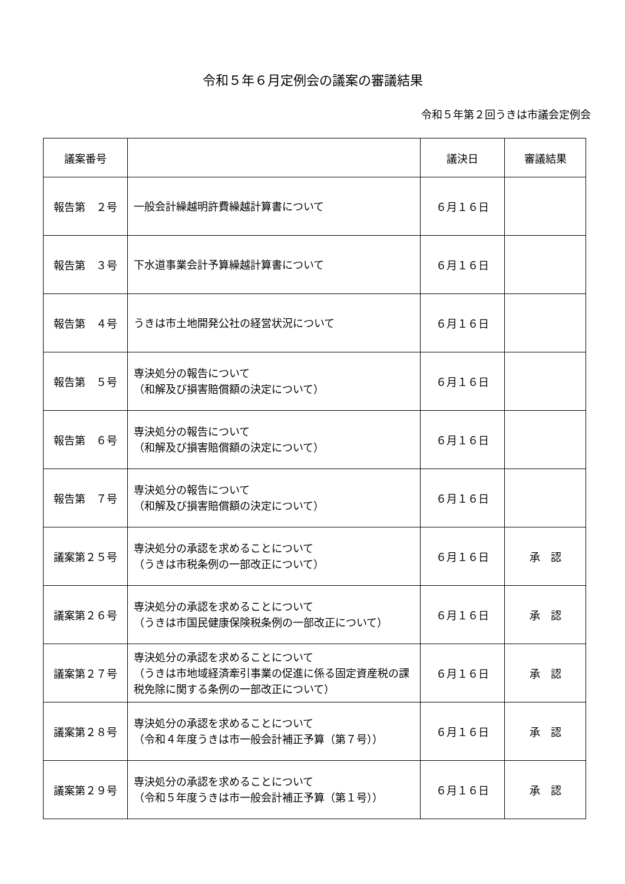令和５年６月定例会の議案の審議結果
令和５年第２回うきは市議会定例会
| 議案番号 | | 議決日 | 審議結果 |
| --- | --- | --- | --- |
| 報告第 ２号 | 一般会計繰越明許費繰越計算書について | ６月１６日 | |
| 報告第 ３号 | 下水道事業会計予算繰越計算書について | ６月１６日 | |
| 報告第 ４号 | うきは市土地開発公社の経営状況について | ６月１６日 | |
| 報告第 ５号 | 専決処分の報告について （和解及び損害賠償額の決定について） | ６月１６日 | |
| 報告第 ６号 | 専決処分の報告について （和解及び損害賠償額の決定について） | ６月１６日 | |
| 報告第 ７号 | 専決処分の報告について （和解及び損害賠償額の決定について） | ６月１６日 | |
| 議案第２５号 | 専決処分の承認を求めることについて （うきは市税条例の一部改正について） | ６月１６日 | 承 認 |
| 議案第２６号 | 専決処分の承認を求めることについて （うきは市国民健康保険税条例の一部改正について） | ６月１６日 | 承 認 |
| 議案第２７号 | 専決処分の承認を求めることについて （うきは市地域経済牽引事業の促進に係る固定資産税の課税免除に関する条例の一部改正について） | ６月１６日 | 承 認 |
| 議案第２８号 | 専決処分の承認を求めることについて （令和４年度うきは市一般会計補正予算（第７号）） | ６月１６日 | 承 認 |
| 議案第２９号 | 専決処分の承認を求めることについて （令和５年度うきは市一般会計補正予算（第１号）） | ６月１６日 | 承 認 |